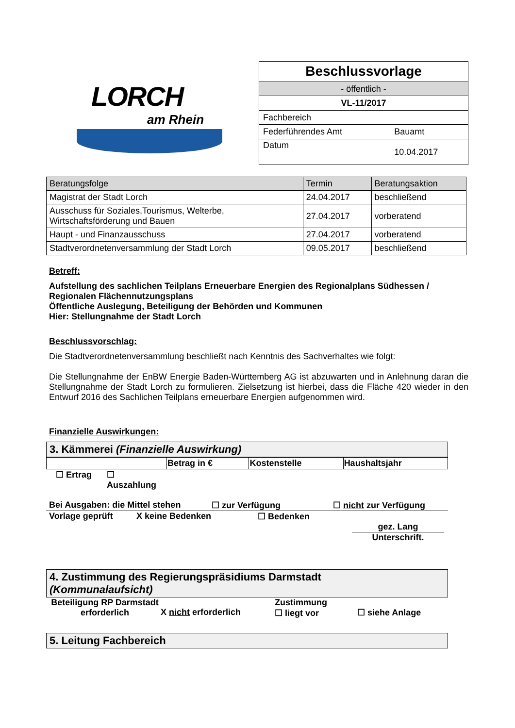LORCH
am Rhein
| Beschlussvorlage | |
| - öffentlich - | |
| VL-11/2017 | |
| Fachbereich | |
| Federführendes Amt | Bauamt |
| Datum | 10.04.2017 |
| Beratungsfolge | Termin | Beratungsaktion |
| --- | --- | --- |
| Magistrat der Stadt Lorch | 24.04.2017 | beschließend |
| Ausschuss für Soziales,Tourismus, Welterbe, Wirtschaftsförderung und Bauen | 27.04.2017 | vorberatend |
| Haupt - und Finanzausschuss | 27.04.2017 | vorberatend |
| Stadtverordnetenversammlung der Stadt Lorch | 09.05.2017 | beschließend |
Betreff:
Aufstellung des sachlichen Teilplans Erneuerbare Energien des Regionalplans Südhessen / Regionalen Flächennutzungsplans
Öffentliche Auslegung, Beteiligung der Behörden und Kommunen
Hier: Stellungnahme der Stadt Lorch
Beschlussvorschlag:
Die Stadtverordnetenversammlung beschließt nach Kenntnis des Sachverhaltes wie folgt:
Die Stellungnahme der EnBW Energie Baden-Württemberg AG ist abzuwarten und in Anlehnung daran die Stellungnahme der Stadt Lorch zu formulieren. Zielsetzung ist hierbei, dass die Fläche 420 wieder in den Entwurf 2016 des Sachlichen Teilplans erneuerbare Energien aufgenommen wird.
Finanzielle Auswirkungen:
3. Kämmerei (Finanzielle Auswirkung)
| | Betrag in € | Kostenstelle | Haushaltsjahr |
☐ Ertrag ☐
Auszahlung
Bei Ausgaben: die Mittel stehen ☐ zur Verfügung ☐ nicht zur Verfügung
Vorlage geprüft X keine Bedenken ☐ Bedenken
gez. Lang
Unterschrift.
4. Zustimmung des Regierungspräsidiums Darmstadt
(Kommunalaufsicht)
Beteiligung RP Darmstadt erforderlich X nicht erforderlich Zustimmung
☐ liegt vor ☐ siehe Anlage
5. Leitung Fachbereich